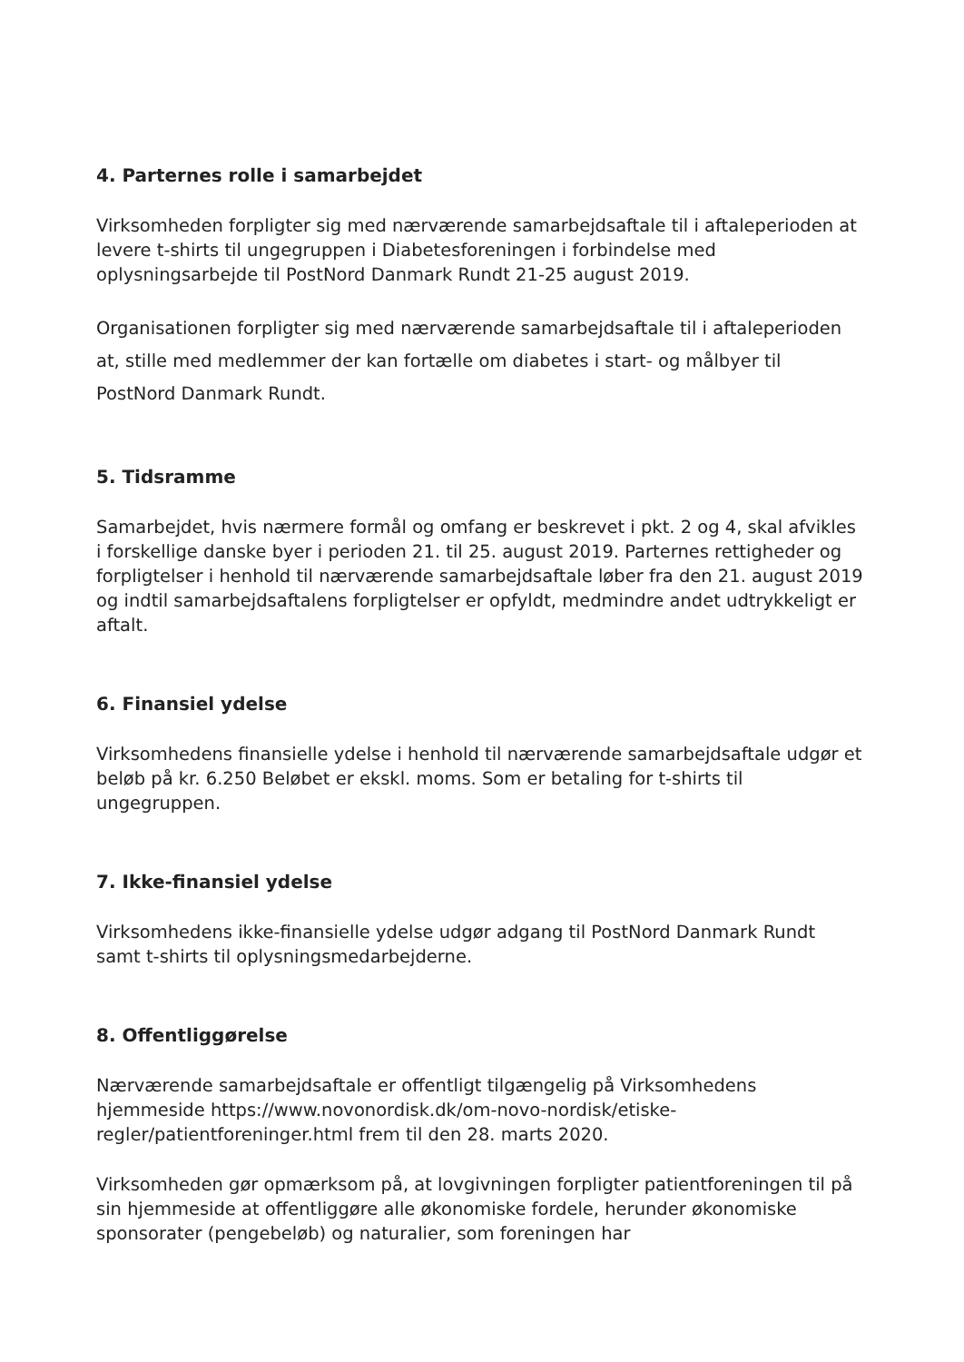4. Parternes rolle i samarbejdet
Virksomheden forpligter sig med nærværende samarbejdsaftale til i aftaleperioden at levere t-shirts til ungegruppen i Diabetesforeningen i forbindelse med oplysningsarbejde til PostNord Danmark Rundt 21-25 august 2019.
Organisationen forpligter sig med nærværende samarbejdsaftale til i aftaleperioden at, stille med medlemmer der kan fortælle om diabetes i start- og målbyer til PostNord Danmark Rundt.
5. Tidsramme
Samarbejdet, hvis nærmere formål og omfang er beskrevet i pkt. 2 og 4, skal afvikles i forskellige danske byer i perioden 21. til 25. august 2019. Parternes rettigheder og forpligtelser i henhold til nærværende samarbejdsaftale løber fra den 21. august 2019 og indtil samarbejdsaftalens forpligtelser er opfyldt, medmindre andet udtrykkeligt er aftalt.
6. Finansiel ydelse
Virksomhedens finansielle ydelse i henhold til nærværende samarbejdsaftale udgør et beløb på kr. 6.250 Beløbet er ekskl. moms. Som er betaling for t-shirts til ungegruppen.
7. Ikke-finansiel ydelse
Virksomhedens ikke-finansielle ydelse udgør adgang til PostNord Danmark Rundt samt t-shirts til oplysningsmedarbejderne.
8. Offentliggørelse
Nærværende samarbejdsaftale er offentligt tilgængelig på Virksomhedens hjemmeside https://www.novonordisk.dk/om-novo-nordisk/etiske-regler/patientforeninger.html frem til den 28. marts 2020.
Virksomheden gør opmærksom på, at lovgivningen forpligter patientforeningen til på sin hjemmeside at offentliggøre alle økonomiske fordele, herunder økonomiske sponsorater (pengebeløb) og naturalier, som foreningen har